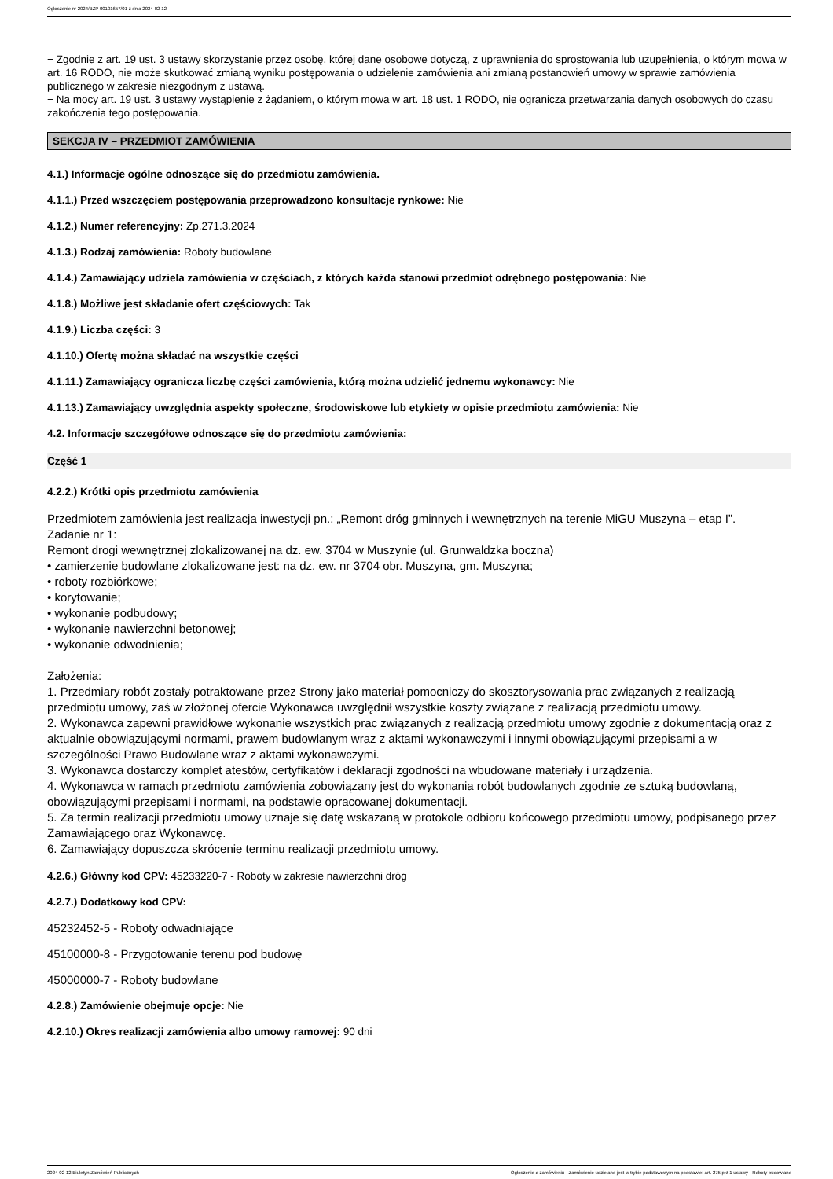Ogłoszenie nr 2024/BZP 00101657/01 z dnia 2024-02-12
− Zgodnie z art. 19 ust. 3 ustawy skorzystanie przez osobę, której dane osobowe dotyczą, z uprawnienia do sprostowania lub uzupełnienia, o którym mowa w art. 16 RODO, nie może skutkować zmianą wyniku postępowania o udzielenie zamówienia ani zmianą postanowień umowy w sprawie zamówienia publicznego w zakresie niezgodnym z ustawą.
− Na mocy art. 19 ust. 3 ustawy wystąpienie z żądaniem, o którym mowa w art. 18 ust. 1 RODO, nie ogranicza przetwarzania danych osobowych do czasu zakończenia tego postępowania.
SEKCJA IV – PRZEDMIOT ZAMÓWIENIA
4.1.) Informacje ogólne odnoszące się do przedmiotu zamówienia.
4.1.1.) Przed wszczęciem postępowania przeprowadzono konsultacje rynkowe: Nie
4.1.2.) Numer referencyjny: Zp.271.3.2024
4.1.3.) Rodzaj zamówienia: Roboty budowlane
4.1.4.) Zamawiający udziela zamówienia w częściach, z których każda stanowi przedmiot odrębnego postępowania: Nie
4.1.8.) Możliwe jest składanie ofert częściowych: Tak
4.1.9.) Liczba części: 3
4.1.10.) Ofertę można składać na wszystkie części
4.1.11.) Zamawiający ogranicza liczbę części zamówienia, którą można udzielić jednemu wykonawcy: Nie
4.1.13.) Zamawiający uwzględnia aspekty społeczne, środowiskowe lub etykiety w opisie przedmiotu zamówienia: Nie
4.2. Informacje szczegółowe odnoszące się do przedmiotu zamówienia:
Część 1
4.2.2.) Krótki opis przedmiotu zamówienia
Przedmiotem zamówienia jest realizacja inwestycji pn.: „Remont dróg gminnych i wewnętrznych na terenie MiGU Muszyna – etap I”.
Zadanie nr 1:
Remont drogi wewnętrznej zlokalizowanej na dz. ew. 3704 w Muszynie (ul. Grunwaldzka boczna)
• zamierzenie budowlane zlokalizowane jest: na dz. ew. nr 3704 obr. Muszyna, gm. Muszyna;
• roboty rozbiórkowe;
• korytowanie;
• wykonanie podbudowy;
• wykonanie nawierzchni betonowej;
• wykonanie odwodnienia;
Założenia:
1. Przedmiary robót zostały potraktowane przez Strony jako materiał pomocniczy do skosztorysowania prac związanych z realizacją przedmiotu umowy, zaś w złożonej ofercie Wykonawca uwzględnił wszystkie koszty związane z realizacją przedmiotu umowy.
2. Wykonawca zapewni prawidłowe wykonanie wszystkich prac związanych z realizacją przedmiotu umowy zgodnie z dokumentacją oraz z aktualnie obowiązującymi normami, prawem budowlanym wraz z aktami wykonawczymi i innymi obowiązującymi przepisami a w szczególności Prawo Budowlane wraz z aktami wykonawczymi.
3. Wykonawca dostarczy komplet atestów, certyfikatów i deklaracji zgodności na wbudowane materiały i urządzenia.
4. Wykonawca w ramach przedmiotu zamówienia zobowiązany jest do wykonania robót budowlanych zgodnie ze sztuką budowlaną, obowiązującymi przepisami i normami, na podstawie opracowanej dokumentacji.
5. Za termin realizacji przedmiotu umowy uznaje się datę wskazaną w protokole odbioru końcowego przedmiotu umowy, podpisanego przez Zamawiającego oraz Wykonawcę.
6. Zamawiający dopuszcza skrócenie terminu realizacji przedmiotu umowy.
4.2.6.) Główny kod CPV: 45233220-7 - Roboty w zakresie nawierzchni dróg
4.2.7.) Dodatkowy kod CPV:
45232452-5 - Roboty odwadniające
45100000-8 - Przygotowanie terenu pod budowę
45000000-7 - Roboty budowlane
4.2.8.) Zamówienie obejmuje opcje: Nie
4.2.10.) Okres realizacji zamówienia albo umowy ramowej: 90 dni
2024-02-12 Biuletyn Zamówień Publicznych Ogłoszenie o zamówieniu - Zamówienie udzielane jest w trybie podstawowym na podstawie: art. 275 pkt 1 ustawy - Roboty budowlane